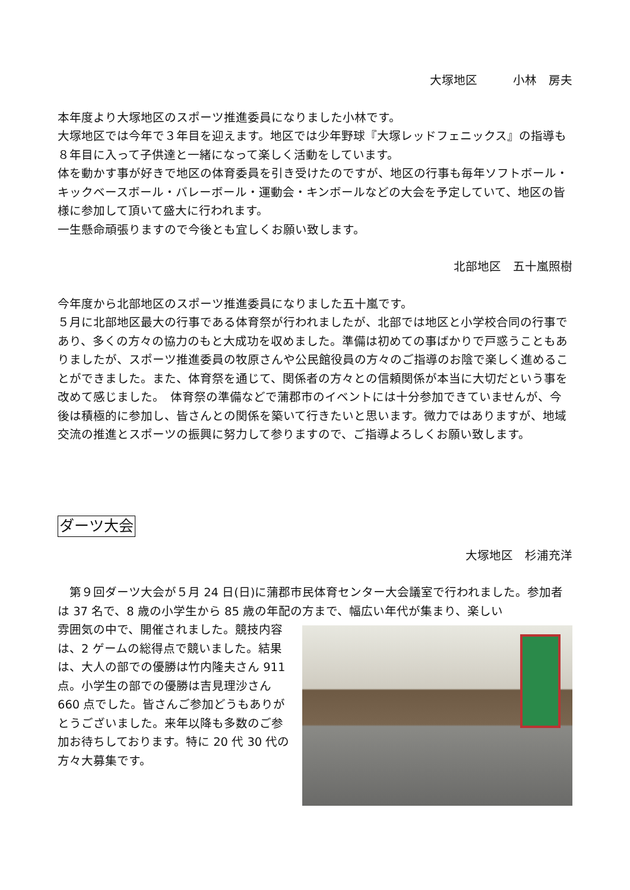大塚地区　　　小林　房夫
本年度より大塚地区のスポーツ推進委員になりました小林です。
大塚地区では今年で３年目を迎えます。地区では少年野球『大塚レッドフェニックス』の指導も８年目に入って子供達と一緒になって楽しく活動をしています。
体を動かす事が好きで地区の体育委員を引き受けたのですが、地区の行事も毎年ソフトボール・キックベースボール・バレーボール・運動会・キンボールなどの大会を予定していて、地区の皆様に参加して頂いて盛大に行われます。
一生懸命頑張りますので今後とも宜しくお願い致します。
北部地区　五十嵐照樹
今年度から北部地区のスポーツ推進委員になりました五十嵐です。
５月に北部地区最大の行事である体育祭が行われましたが、北部では地区と小学校合同の行事であり、多くの方々の協力のもと大成功を収めました。準備は初めての事ばかりで戸惑うこともありましたが、スポーツ推進委員の牧原さんや公民館役員の方々のご指導のお陰で楽しく進めることができました。また、体育祭を通じて、関係者の方々との信頼関係が本当に大切だという事を改めて感じました。　体育祭の準備などで蒲郡市のイベントには十分参加できていませんが、今後は積極的に参加し、皆さんとの関係を築いて行きたいと思います。微力ではありますが、地域交流の推進とスポーツの振興に努力して参りますので、ご指導よろしくお願い致します。
ダーツ大会
大塚地区　杉浦充洋
　第９回ダーツ大会が５月 24 日(日)に蒲郡市民体育センター大会議室で行われました。参加者は 37 名で、8 歳の小学生から 85 歳の年配の方まで、幅広い年代が集まり、楽しい
雰囲気の中で、開催されました。競技内容は、2 ゲームの総得点で競いました。結果は、大人の部での優勝は竹内隆夫さん 911 点。小学生の部での優勝は吉見理沙さん 660 点でした。皆さんご参加どうもありがとうございました。来年以降も多数のご参加お待ちしております。特に 20 代 30 代の方々大募集です。